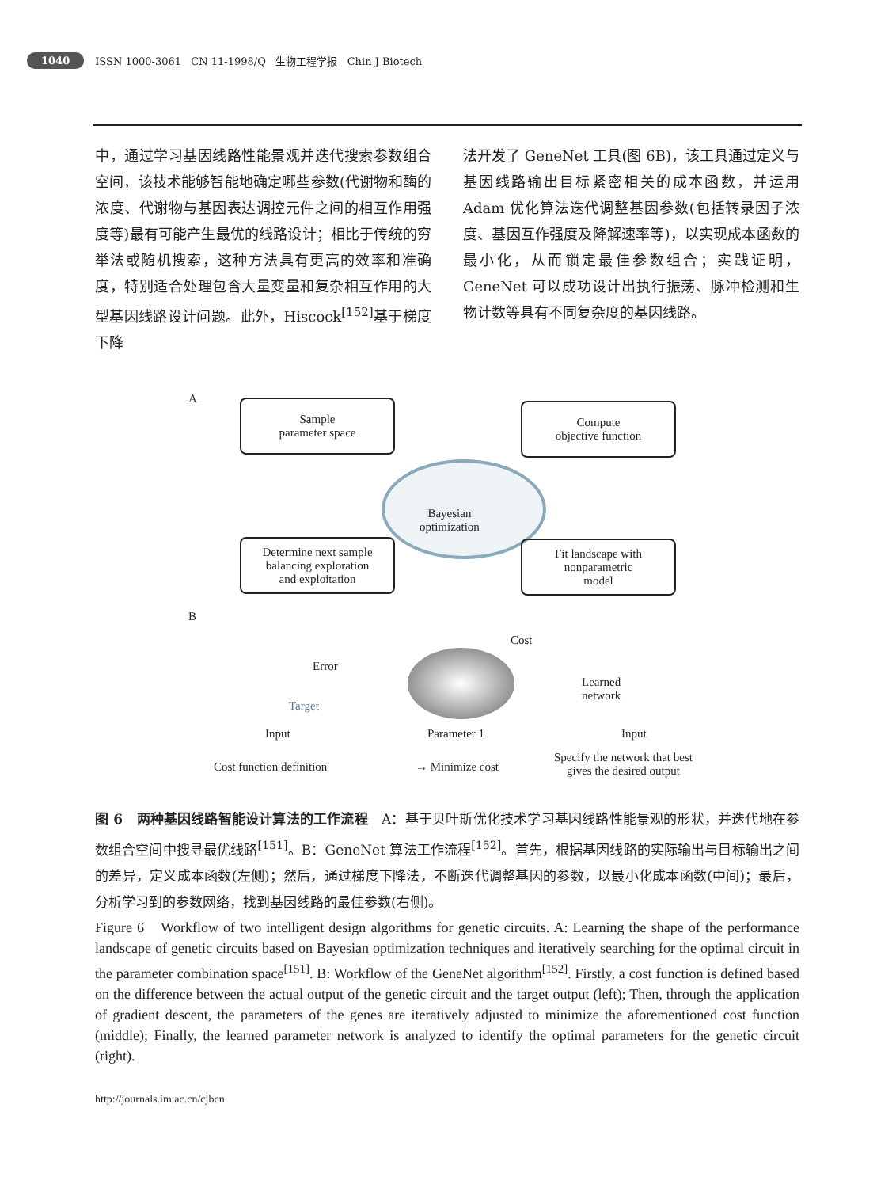1040 ISSN 1000-3061 CN 11-1998/Q 生物工程学报 Chin J Biotech
中，通过学习基因线路性能景观并迭代搜索参数组合空间，该技术能够智能地确定哪些参数(代谢物和酶的浓度、代谢物与基因表达调控元件之间的相互作用强度等)最有可能产生最优的线路设计；相比于传统的穷举法或随机搜索，这种方法具有更高的效率和准确度，特别适合处理包含大量变量和复杂相互作用的大型基因线路设计问题。此外，Hiscock<sup>[152]</sup>基于梯度下降
法开发了 GeneNet 工具(图 6B)，该工具通过定义与基因线路输出目标紧密相关的成本函数，并运用 Adam 优化算法迭代调整基因参数(包括转录因子浓度、基因互作强度及降解速率等)，以实现成本函数的最小化，从而锁定最佳参数组合；实践证明，GeneNet 可以成功设计出执行振荡、脉冲检测和生物计数等具有不同复杂度的基因线路。
A
Sample
parameter space
Compute
objective function
Bayesian
optimization
Determine next sample
balancing exploration
and exploitation
Fit landscape with
nonparametric
model
B
Error
Target
Input
Cost
Parameter 1
Learned
network
Input
Cost function definition → Minimize cost
Specify the network that best
gives the desired output
图 6　两种基因线路智能设计算法的工作流程　A：基于贝叶斯优化技术学习基因线路性能景观的形状，并迭代地在参数组合空间中搜寻最优线路<sup>[151]</sup>。B：GeneNet 算法工作流程<sup>[152]</sup>。首先，根据基因线路的实际输出与目标输出之间的差异，定义成本函数(左侧)；然后，通过梯度下降法，不断迭代调整基因的参数，以最小化成本函数(中间)；最后，分析学习到的参数网络，找到基因线路的最佳参数(右侧)。
Figure 6　Workflow of two intelligent design algorithms for genetic circuits. A: Learning the shape of the performance landscape of genetic circuits based on Bayesian optimization techniques and iteratively searching for the optimal circuit in the parameter combination space<sup>[151]</sup>. B: Workflow of the GeneNet algorithm<sup>[152]</sup>. Firstly, a cost function is defined based on the difference between the actual output of the genetic circuit and the target output (left); Then, through the application of gradient descent, the parameters of the genes are iteratively adjusted to minimize the aforementioned cost function (middle); Finally, the learned parameter network is analyzed to identify the optimal parameters for the genetic circuit (right).
http://journals.im.ac.cn/cjbcn